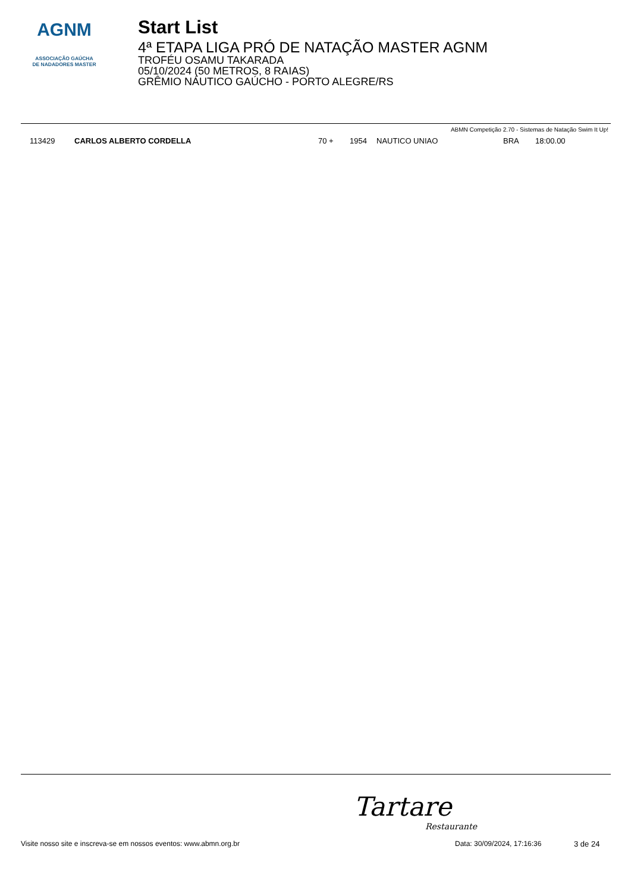AGNM
ASSOCIAÇÃO GAÚCHA
DE NADADORES MASTER
Start List
4ª ETAPA LIGA PRÓ DE NATAÇÃO MASTER AGNM
TROFÉU OSAMU TAKARADA
05/10/2024 (50 METROS, 8 RAIAS)
GRÊMIO NÁUTICO GAÚCHO - PORTO ALEGRE/RS
ABMN Competição 2.70 - Sistemas de Natação Swim It Up!
| 113429 | CARLOS ALBERTO CORDELLA | 70 + | 1954 | NAUTICO UNIAO | BRA | 18:00.00 |
Tartare
Restaurante
Visite nosso site e inscreva-se em nossos eventos: www.abmn.org.br Data: 30/09/2024, 17:16:36 3 de 24